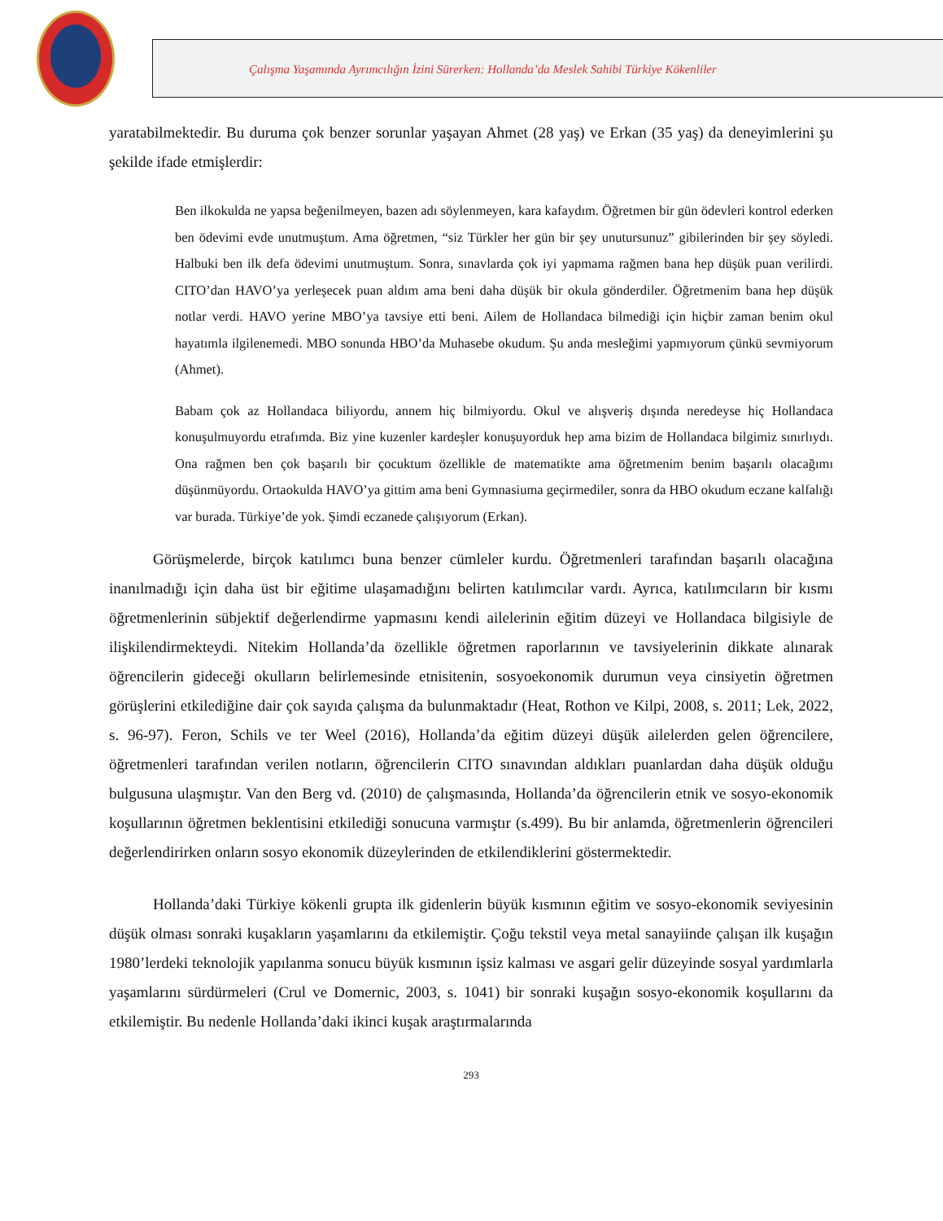Çalışma Yaşamında Ayrımcılığın İzini Sürerken: Hollanda’da Meslek Sahibi Türkiye Kökenliler
yaratabilmektedir. Bu duruma çok benzer sorunlar yaşayan Ahmet (28 yaş) ve Erkan (35 yaş) da deneyimlerini şu şekilde ifade etmişlerdir:
Ben ilkokulda ne yapsa beğenilmeyen, bazen adı söylenmeyen, kara kafaydım. Öğretmen bir gün ödevleri kontrol ederken ben ödevimi evde unutmuştum. Ama öğretmen, “siz Türkler her gün bir şey unutursunuz” gibilerinden bir şey söyledi. Halbuki ben ilk defa ödevimi unutmuştum. Sonra, sınavlarda çok iyi yapmama rağmen bana hep düşük puan verilirdi. CITO’dan HAVO’ya yerleşecek puan aldım ama beni daha düşük bir okula gönderdiler. Öğretmenim bana hep düşük notlar verdi. HAVO yerine MBO’ya tavsiye etti beni. Ailem de Hollandaca bilmediği için hiçbir zaman benim okul hayatımla ilgilenemedi. MBO sonunda HBO’da Muhasebe okudum. Şu anda mesleğimi yapmıyorum çünkü sevmiyorum (Ahmet).
Babam çok az Hollandaca biliyordu, annem hiç bilmiyordu. Okul ve alışveriş dışında neredeyse hiç Hollandaca konuşulmuyordu etrafımda. Biz yine kuzenler kardeşler konuşuyorduk hep ama bizim de Hollandaca bilgimiz sınırlıydı. Ona rağmen ben çok başarılı bir çocuktum özellikle de matematikte ama öğretmenim benim başarılı olacağımı düşünmüyordu. Ortaokulda HAVO’ya gittim ama beni Gymnasiuma geçirmediler, sonra da HBO okudum eczane kalfalığı var burada. Türkiye’de yok. Şimdi eczanede çalışıyorum (Erkan).
Görüşmelerde, birçok katılımcı buna benzer cümleler kurdu. Öğretmenleri tarafından başarılı olacağına inanılmadığı için daha üst bir eğitime ulaşamadığını belirten katılımcılar vardı. Ayrıca, katılımcıların bir kısmı öğretmenlerinin sübjektif değerlendirme yapmasını kendi ailelerinin eğitim düzeyi ve Hollandaca bilgisiyle de ilişkilendirmekteydi. Nitekim Hollanda’da özellikle öğretmen raporlarının ve tavsiyelerinin dikkate alınarak öğrencilerin gideceği okulların belirlemesinde etnisitenin, sosyoekonomik durumun veya cinsiyetin öğretmen görüşlerini etkilediğine dair çok sayıda çalışma da bulunmaktadır (Heat, Rothon ve Kilpi, 2008, s. 2011; Lek, 2022, s. 96-97). Feron, Schils ve ter Weel (2016), Hollanda’da eğitim düzeyi düşük ailelerden gelen öğrencilere, öğretmenleri tarafından verilen notların, öğrencilerin CITO sınavından aldıkları puanlardan daha düşük olduğu bulgusuna ulaşmıştır. Van den Berg vd. (2010) de çalışmasında, Hollanda’da öğrencilerin etnik ve sosyo-ekonomik koşullarının öğretmen beklentisini etkilediği sonucuna varmıştır (s.499). Bu bir anlamda, öğretmenlerin öğrencileri değerlendirirken onların sosyo ekonomik düzeylerinden de etkilendiklerini göstermektedir.
Hollanda’daki Türkiye kökenli grupta ilk gidenlerin büyük kısmının eğitim ve sosyo-ekonomik seviyesinin düşük olması sonraki kuşakların yaşamlarını da etkilemiştir. Çoğu tekstil veya metal sanayiinde çalışan ilk kuşağın 1980’lerdeki teknolojik yapılanma sonucu büyük kısmının işsiz kalması ve asgari gelir düzeyinde sosyal yardımlarla yaşamlarını sürdürmeleri (Crul ve Domernic, 2003, s. 1041) bir sonraki kuşağın sosyo-ekonomik koşullarını da etkilemiştir. Bu nedenle Hollanda’daki ikinci kuşak araştırmalarında
293